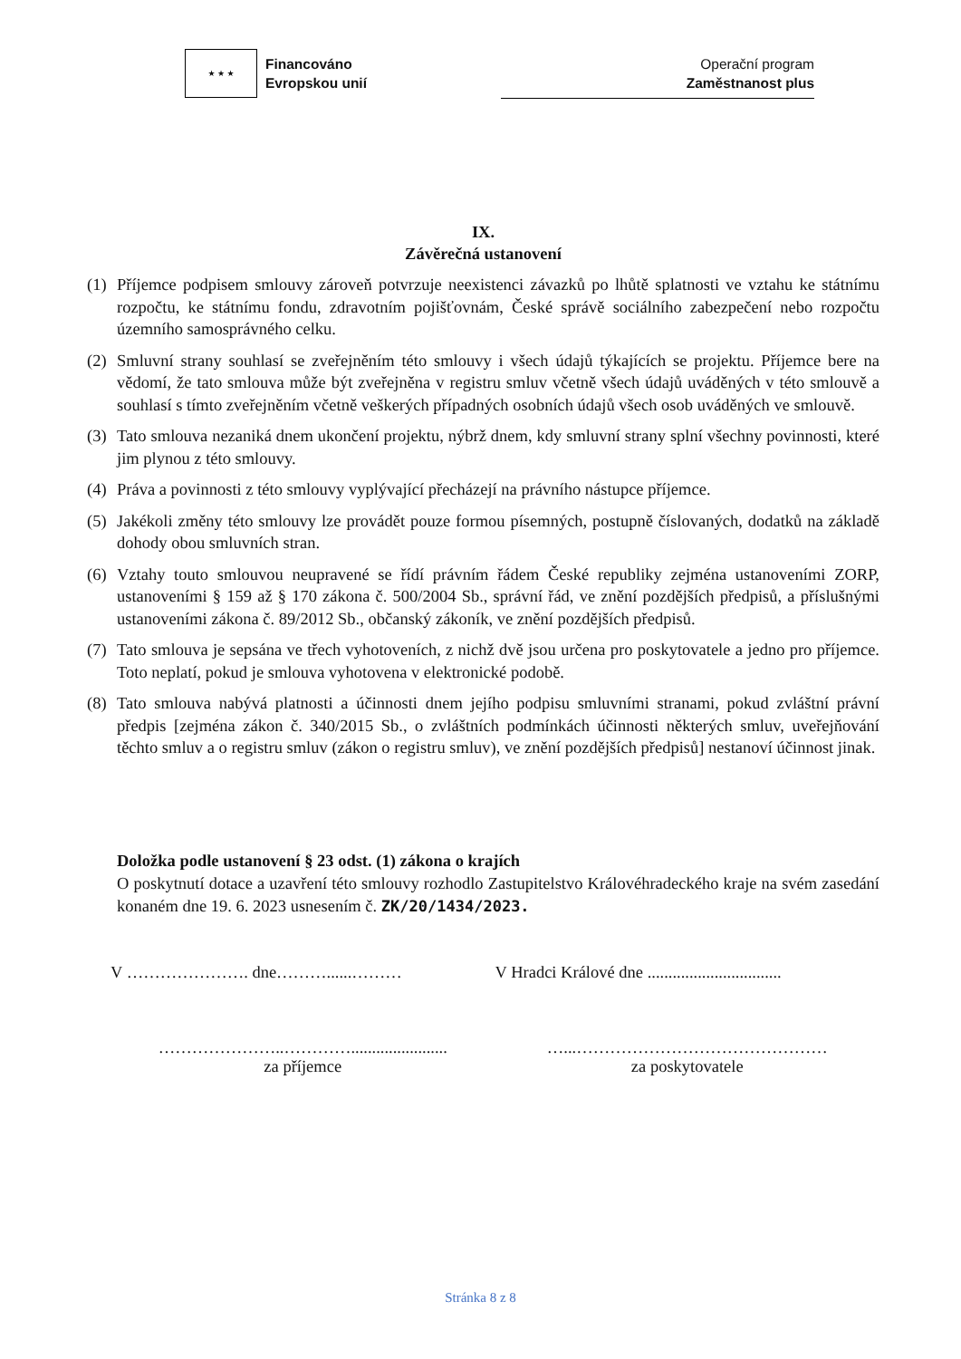★ ★ ★
Financováno
Evropskou unií
Operační program
Zaměstnanost plus
IX.
Závěrečná ustanovení
(1) Příjemce podpisem smlouvy zároveň potvrzuje neexistenci závazků po lhůtě splatnosti ve vztahu ke státnímu rozpočtu, ke státnímu fondu, zdravotním pojišťovnám, České správě sociálního zabezpečení nebo rozpočtu územního samosprávného celku.
(2) Smluvní strany souhlasí se zveřejněním této smlouvy i všech údajů týkajících se projektu. Příjemce bere na vědomí, že tato smlouva může být zveřejněna v registru smluv včetně všech údajů uváděných v této smlouvě a souhlasí s tímto zveřejněním včetně veškerých případných osobních údajů všech osob uváděných ve smlouvě.
(3) Tato smlouva nezaniká dnem ukončení projektu, nýbrž dnem, kdy smluvní strany splní všechny povinnosti, které jim plynou z této smlouvy.
(4) Práva a povinnosti z této smlouvy vyplývající přecházejí na právního nástupce příjemce.
(5) Jakékoli změny této smlouvy lze provádět pouze formou písemných, postupně číslovaných, dodatků na základě dohody obou smluvních stran.
(6) Vztahy touto smlouvou neupravené se řídí právním řádem České republiky zejména ustanoveními ZORP, ustanoveními § 159 až § 170 zákona č. 500/2004 Sb., správní řád, ve znění pozdějších předpisů, a příslušnými ustanoveními zákona č. 89/2012 Sb., občanský zákoník, ve znění pozdějších předpisů.
(7) Tato smlouva je sepsána ve třech vyhotoveních, z nichž dvě jsou určena pro poskytovatele a jedno pro příjemce. Toto neplatí, pokud je smlouva vyhotovena v elektronické podobě.
(8) Tato smlouva nabývá platnosti a účinnosti dnem jejího podpisu smluvními stranami, pokud zvláštní právní předpis [zejména zákon č. 340/2015 Sb., o zvláštních podmínkách účinnosti některých smluv, uveřejňování těchto smluv a o registru smluv (zákon o registru smluv), ve znění pozdějších předpisů] nestanoví účinnost jinak.
Doložka podle ustanovení § 23 odst. (1) zákona o krajích
O poskytnutí dotace a uzavření této smlouvy rozhodlo Zastupitelstvo Královéhradeckého kraje na svém zasedání konaném dne 19. 6. 2023 usnesením č. ZK/20/1434/2023.
V …………………. dne………......……… V Hradci Králové dne ................................
…………………..………….......................
za příjemce
…...………………………………………
za poskytovatele
Stránka 8 z 8